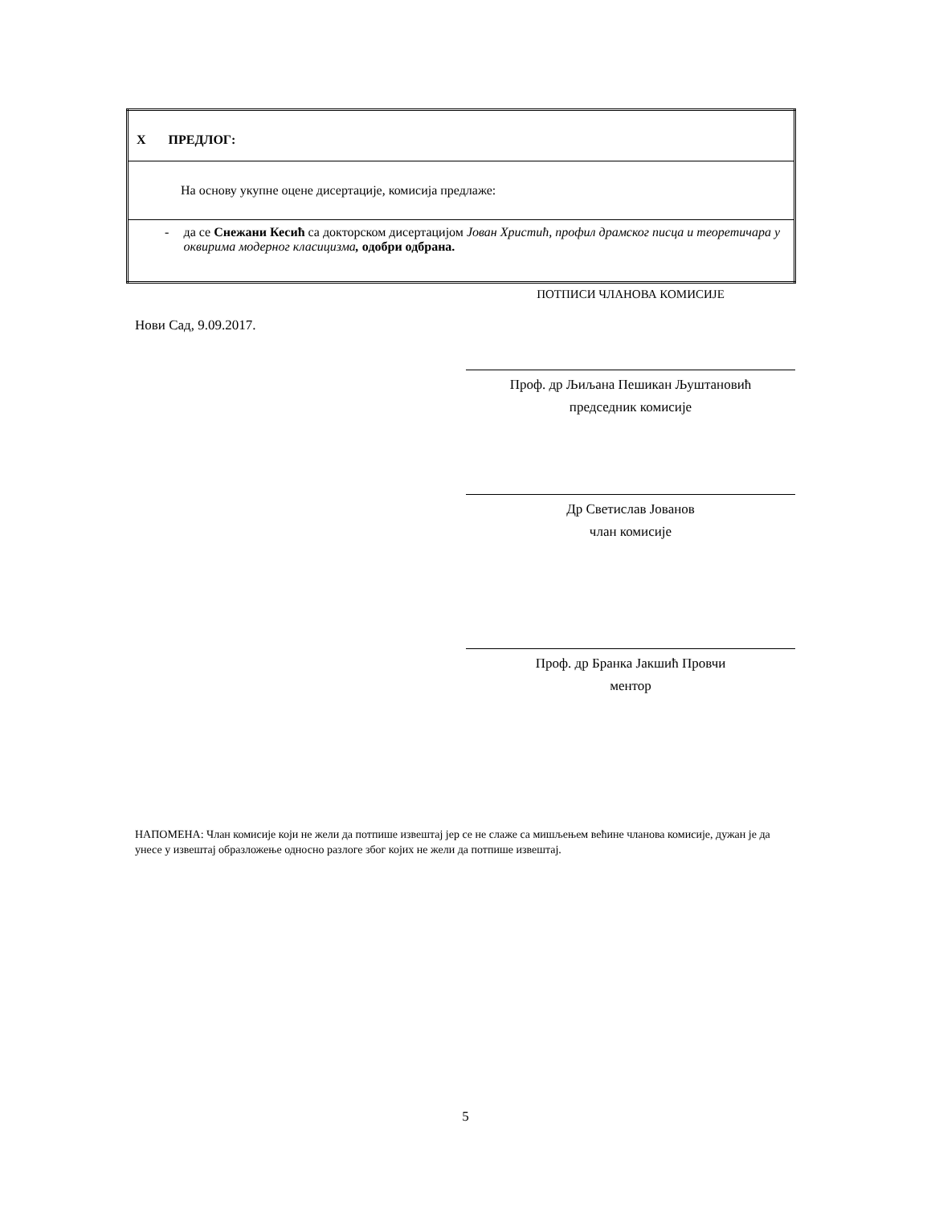| X ПРЕДЛОГ: |
| На основу укупне оцене дисертације, комисија предлаже: |
| - да се Снежани Кесић са докторском дисертацијом Јован Христић, профил драмског писца и теоретичара у оквирима модерног класицизма , одобри одбрана. |
ПОТПИСИ ЧЛАНОВА КОМИСИЈЕ
Нови Сад, 9.09.2017.
Проф. др Љиљана Пешикан Љуштановић
председник комисије
Др Светислав Јованов
члан комисије
Проф. др Бранка Јакшић Провчи
ментор
НАПОМЕНА: Члан комисије који не жели да потпише извештај јер се не слаже са мишљењем већине чланова комисије, дужан је да унесе у извештај образложење односно разлоге због којих не жели да потпише извештај.
5